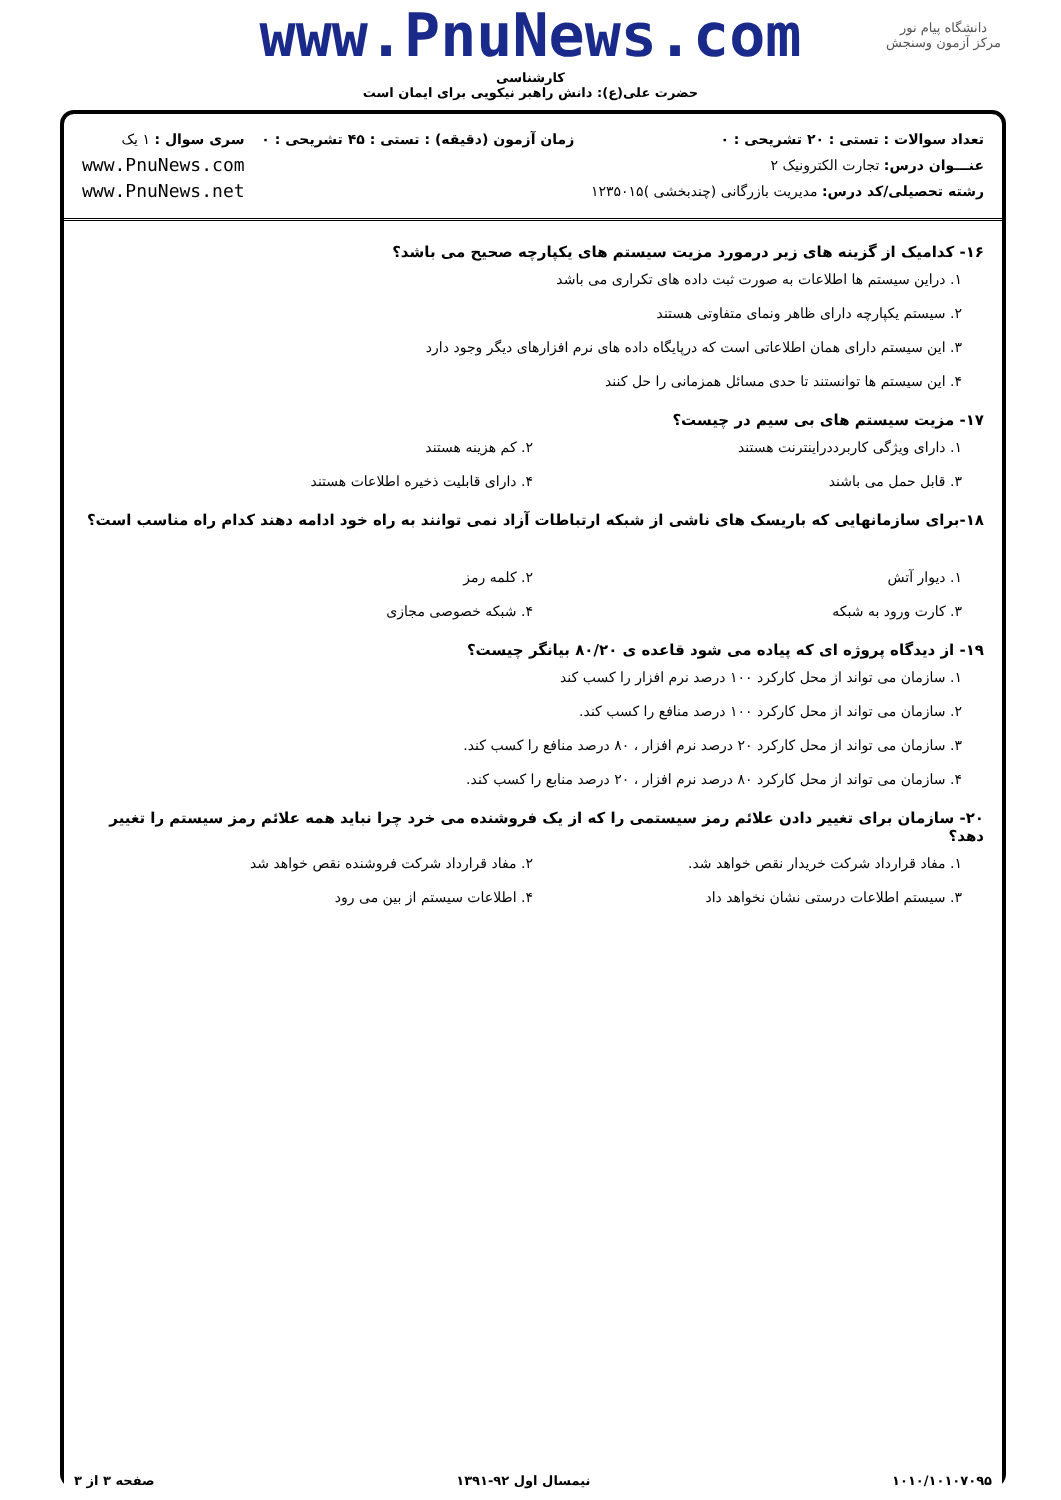دانشگاه پیام نور
مرکز آزمون وسنجش
www.PnuNews.com
کارشناسی
حضرت علی(ع): دانش راهبر نیکویی برای ایمان است
تعداد سوالات : تستی : ۲۰ تشریحی : ۰
عنـــوان درس: تجارت الکترونیک ۲
رشته تحصیلی/کد درس: مدیریت بازرگانی (چندبخشی )۱۲۳۵۰۱۵
زمان آزمون (دقیقه) : تستی : ۴۵ تشریحی : ۰
سری سوال : ۱ یک
www.PnuNews.com
www.PnuNews.net
۱۶- کدامیک از گزینه های زیر درمورد مزیت سیستم های یکپارچه صحیح می باشد؟
۱. دراین سیستم ها اطلاعات به صورت ثبت داده های تکراری می باشد
۲. سیستم یکپارچه دارای ظاهر ونمای متفاوتی هستند
۳. این سیستم دارای همان اطلاعاتی است که درپایگاه داده های نرم افزارهای دیگر وجود دارد
۴. این سیستم ها توانستند تا حدی مسائل همزمانی را حل کنند
۱۷- مزیت سیستم های بی سیم در چیست؟
۱. دارای ویژگی کاربرددراینترنت هستند ۲. کم هزینه هستند
۳. قابل حمل می باشند ۴. دارای قابلیت ذخیره اطلاعات هستند
۱۸-برای سازمانهایی که باریسک های ناشی از شبکه ارتباطات آزاد نمی توانند به راه خود ادامه دهند کدام راه مناسب است؟
۱. دیوار آتش ۲. کلمه رمز
۳. کارت ورود به شبکه ۴. شبکه خصوصی مجازی
۱۹- از دیدگاه پروژه ای که پیاده می شود قاعده ی ۸۰/۲۰ بیانگر چیست؟
۱. سازمان می تواند از محل کارکرد ۱۰۰ درصد نرم افزار را کسب کند
۲. سازمان می تواند از محل کارکرد ۱۰۰ درصد منافع را کسب کند.
۳. سازمان می تواند از محل کارکرد ۲۰ درصد نرم افزار ، ۸۰ درصد منافع را کسب کند.
۴. سازمان می تواند از محل کارکرد ۸۰ درصد نرم افزار ، ۲۰ درصد منابع را کسب کند.
۲۰- سازمان برای تغییر دادن علائم رمز سیستمی را که از یک فروشنده می خرد چرا نباید همه علائم رمز سیستم را تغییر دهد؟
۱. مفاد قرارداد شرکت خریدار نقص خواهد شد. ۲. مفاد قرارداد شرکت فروشنده نقص خواهد شد
۳. سیستم اطلاعات درستی نشان نخواهد داد ۴. اطلاعات سیستم از بین می رود
۱۰۱۰/۱۰۱۰۷۰۹۵ نیمسال اول ۹۲-۱۳۹۱ صفحه ۳ از ۳